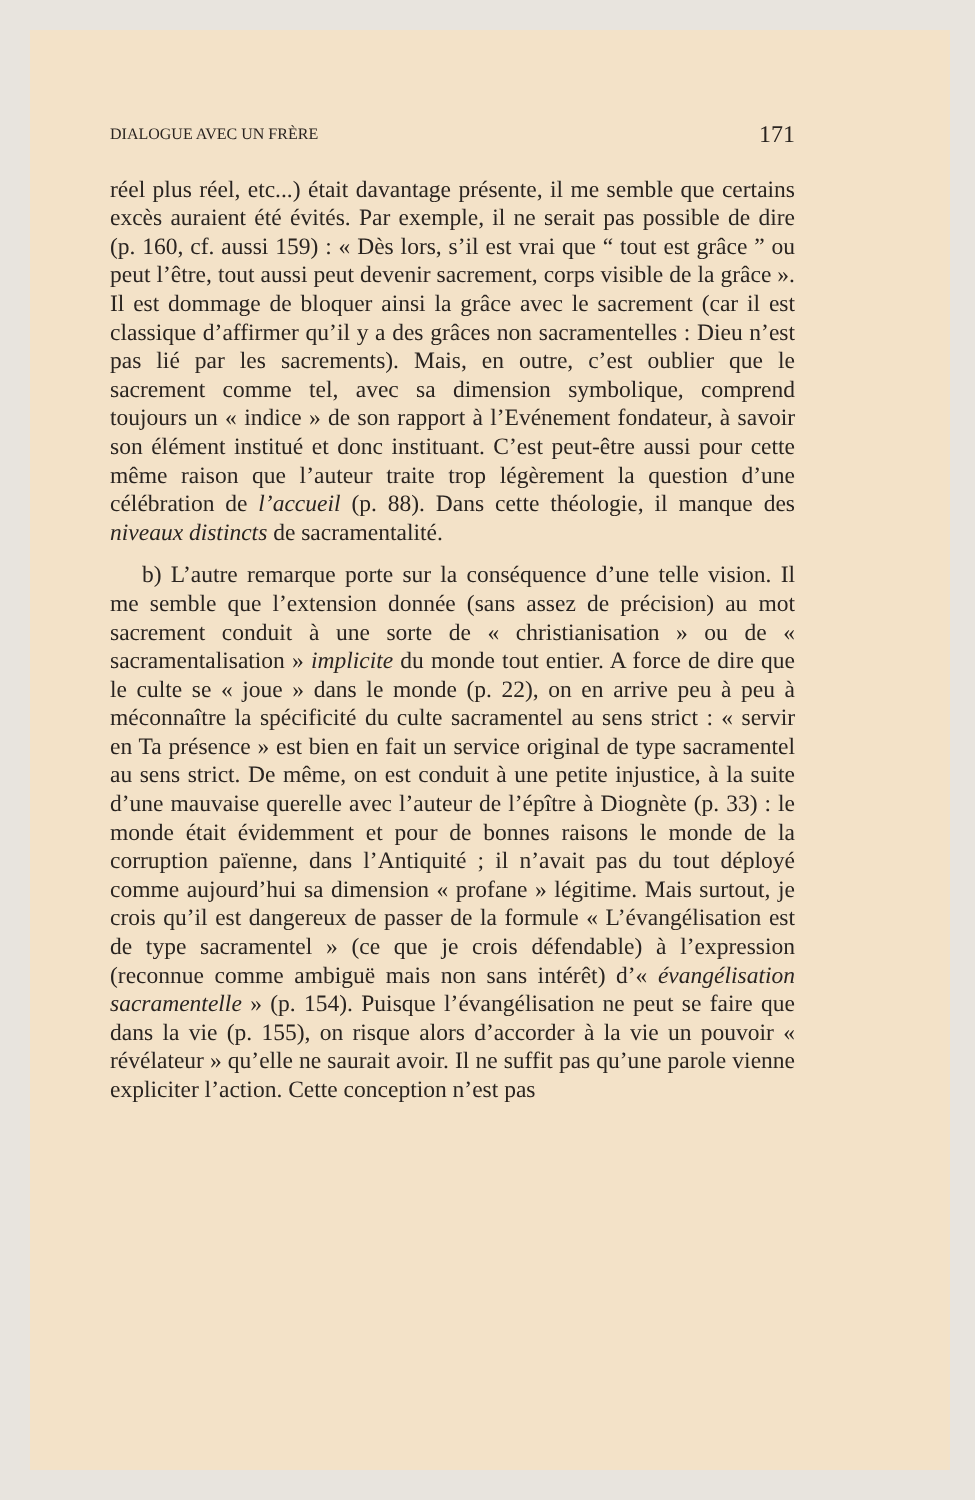DIALOGUE AVEC UN FRÈRE 171
réel plus réel, etc...) était davantage présente, il me semble que certains excès auraient été évités. Par exemple, il ne serait pas possible de dire (p. 160, cf. aussi 159) : « Dès lors, s’il est vrai que “ tout est grâce ” ou peut l’être, tout aussi peut devenir sacrement, corps visible de la grâce ». Il est dommage de bloquer ainsi la grâce avec le sacrement (car il est classique d’affirmer qu’il y a des grâces non sacramentelles : Dieu n’est pas lié par les sacrements). Mais, en outre, c’est oublier que le sacrement comme tel, avec sa dimension symbolique, comprend toujours un « indice » de son rapport à l’Evénement fondateur, à savoir son élément institué et donc instituant. C’est peut-être aussi pour cette même raison que l’auteur traite trop légèrement la question d’une célébration de l’accueil (p. 88). Dans cette théologie, il manque des niveaux distincts de sacramentalité.
b) L’autre remarque porte sur la conséquence d’une telle vision. Il me semble que l’extension donnée (sans assez de précision) au mot sacrement conduit à une sorte de « christianisation » ou de « sacramentalisation » implicite du monde tout entier. A force de dire que le culte se « joue » dans le monde (p. 22), on en arrive peu à peu à méconnaître la spécificité du culte sacramentel au sens strict : « servir en Ta présence » est bien en fait un service original de type sacramentel au sens strict. De même, on est conduit à une petite injustice, à la suite d’une mauvaise querelle avec l’auteur de l’épître à Diognète (p. 33) : le monde était évidemment et pour de bonnes raisons le monde de la corruption païenne, dans l’Antiquité ; il n’avait pas du tout déployé comme aujourd’hui sa dimension « profane » légitime. Mais surtout, je crois qu’il est dangereux de passer de la formule « L’évangélisation est de type sacramentel » (ce que je crois défendable) à l’expression (reconnue comme ambiguë mais non sans intérêt) d’« évangélisation sacramentelle » (p. 154). Puisque l’évangélisation ne peut se faire que dans la vie (p. 155), on risque alors d’accorder à la vie un pouvoir « révélateur » qu’elle ne saurait avoir. Il ne suffit pas qu’une parole vienne expliciter l’action. Cette conception n’est pas